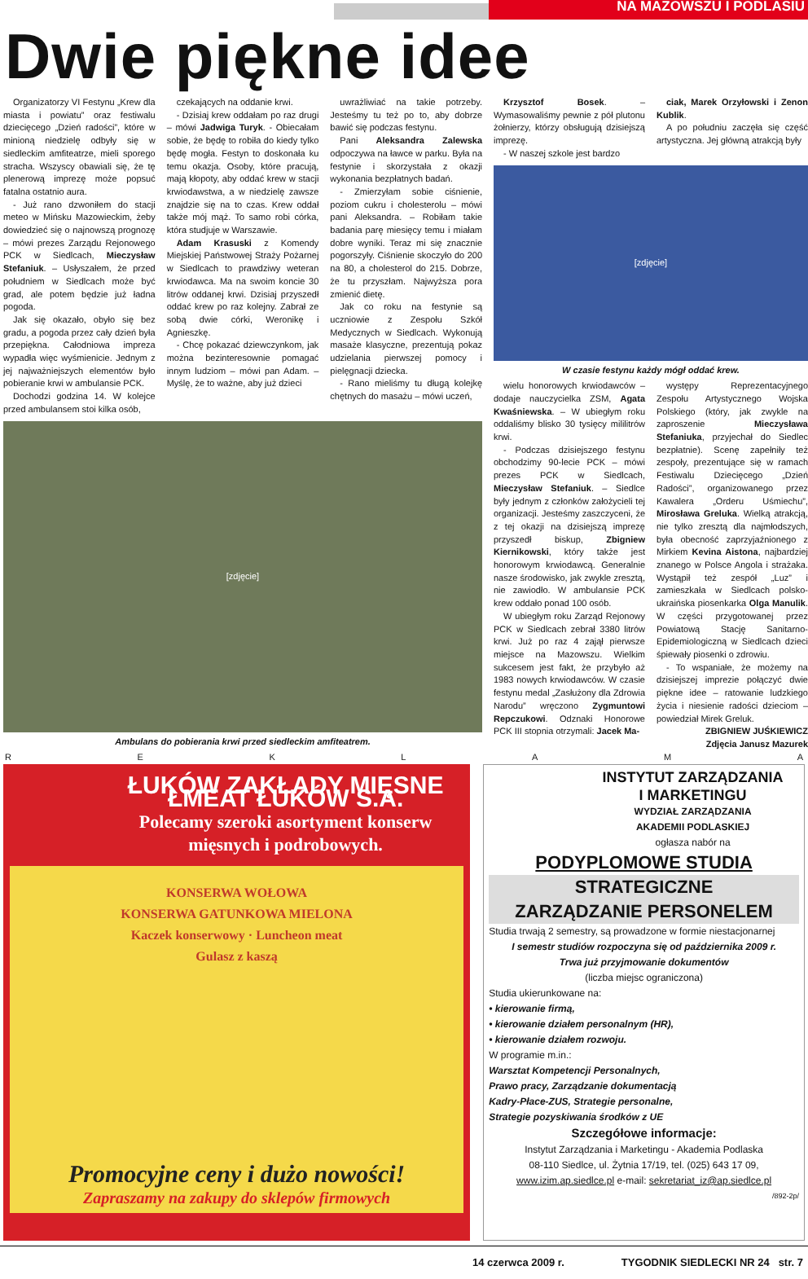NA MAZOWSZU I PODLASIU
Dwie piękne idee
Organizatorzy VI Festynu „Krew dla miasta i powiatu” oraz festiwalu dziecięcego „Dzień radości”, które w minioną niedzielę odbyły się w siedleckim amfiteatrze, mieli sporego stracha. Wszyscy obawiali się, że tę plenerową imprezę może popsuć fatalna ostatnio aura.
- Już rano dzwoniłem do stacji meteo w Mińsku Mazowieckim, żeby dowiedzieć się o najnowszą prognozę – mówi prezes Zarządu Rejonowego PCK w Siedlcach, Mieczysław Stefaniuk. – Usłyszałem, że przed południem w Siedlcach może być grad, ale potem będzie już ładna pogoda.
Jak się okazało, obyło się bez gradu, a pogoda przez cały dzień była przepiękna. Całodniowa impreza wypadła więc wyśmienicie. Jednym z jej najważniejszych elementów było pobieranie krwi w ambulansie PCK.
Dochodzi godzina 14. W kolejce przed ambulansem stoi kilka osób,
czekających na oddanie krwi.
- Dzisiaj krew oddałam po raz drugi – mówi Jadwiga Turyk. - Obiecałam sobie, że będę to robiła do kiedy tylko będę mogła. Festyn to doskonała ku temu okazja. Osoby, które pracują, mają kłopoty, aby oddać krew w stacji krwiodawstwa, a w niedzielę zawsze znajdzie się na to czas. Krew oddał także mój mąż. To samo robi córka, która studjuje w Warszawie.
Adam Krasuski z Komendy Miejskiej Państwowej Straży Pożarnej w Siedlcach to prawdziwy weteran krwiodawca. Ma na swoim koncie 30 litrów oddanej krwi. Dzisiaj przyszedł oddać krew po raz kolejny. Zabrał ze sobą dwie córki, Weronikę i Agnieszkę.
- Chcę pokazać dziewczynkom, jak można bezinteresownie pomagać innym ludziom – mówi pan Adam. – Myślę, że to ważne, aby już dzieci
uwrażliwiać na takie potrzeby. Jesteśmy tu też po to, aby dobrze bawić się podczas festynu.
Pani Aleksandra Zalewska odpoczywa na ławce w parku. Była na festynie i skorzystała z okazji wykonania bezpłatnych badań.
- Zmierzyłam sobie ciśnienie, poziom cukru i cholesterolu – mówi pani Aleksandra. – Robiłam takie badania parę miesięcy temu i miałam dobre wyniki. Teraz mi się znacznie pogorszyły. Ciśnienie skoczyło do 200 na 80, a cholesterol do 215. Dobrze, że tu przyszłam. Najwyższa pora zmienić dietę.
Jak co roku na festynie są uczniowie z Zespołu Szkół Medycznych w Siedlcach. Wykonują masaże klasyczne, prezentują pokaz udzielania pierwszej pomocy i pielęgnacji dziecka.
- Rano mieliśmy tu długą kolejkę chętnych do masażu – mówi uczeń,
[zdjęcie]
Ambulans do pobierania krwi przed siedleckim amfiteatrem.
Krzysztof Bosek. – Wymasowaliśmy pewnie z pół plutonu żołnierzy, którzy obsługują dzisiejszą imprezę.
- W naszej szkole jest bardzo
ciak, Marek Orzyłowski i Zenon Kublik.
A po południu zaczęła się część artystyczna. Jej główną atrakcją były
[zdjęcie]
W czasie festynu każdy mógł oddać krew.
wielu honorowych krwiodawców – dodaje nauczycielka ZSM, Agata Kwaśniewska. – W ubiegłym roku oddaliśmy blisko 30 tysięcy mililitrów krwi.
- Podczas dzisiejszego festynu obchodzimy 90-lecie PCK – mówi prezes PCK w Siedlcach, Mieczysław Stefaniuk. – Siedlce były jednym z członków założycieli tej organizacji. Jesteśmy zaszczyceni, że z tej okazji na dzisiejszą imprezę przyszedł biskup, Zbigniew Kiernikowski, który także jest honorowym krwiodawcą. Generalnie nasze środowisko, jak zwykle zresztą, nie zawiodło. W ambulansie PCK krew oddało ponad 100 osób.
W ubiegłym roku Zarząd Rejonowy PCK w Siedlcach zebrał 3380 litrów krwi. Już po raz 4 zajął pierwsze miejsce na Mazowszu. Wielkim sukcesem jest fakt, że przybyło aż 1983 nowych krwiodawców. W czasie festynu medal „Zasłużony dla Zdrowia Narodu” wręczono Zygmuntowi Repczukowi. Odznaki Honorowe PCK III stopnia otrzymali: Jacek Ma-
występy Reprezentacyjnego Zespołu Artystycznego Wojska Polskiego (który, jak zwykle na zaproszenie Mieczysława Stefaniuka, przyjechał do Siedlec bezpłatnie). Scenę zapełniły też zespoły, prezentujące się w ramach Festiwalu Dziecięcego „Dzień Radości”, organizowanego przez Kawalera „Orderu Uśmiechu”, Mirosława Greluka. Wielką atrakcją, nie tylko zresztą dla najmłodszych, była obecność zaprzyjaźnionego z Mirkiem Kevina Aistona, najbardziej znanego w Polsce Angola i strażaka. Wystąpił też zespół „Luz” i zamieszkała w Siedlcach polsko-ukraińska piosenkarka Olga Manulik. W części przygotowanej przez Powiatową Stację Sanitarno-Epidemiologiczną w Siedlcach dzieci śpiewały piosenki o zdrowiu.
- To wspaniałe, że możemy na dzisiejszej imprezie połączyć dwie piękne idee – ratowanie ludzkiego życia i niesienie radości dzieciom – powiedział Mirek Greluk.
ZBIGNIEW JUŚKIEWICZ
Zdjęcia Janusz Mazurek
REKLAMA
ŁUKÓW ZAKŁADY MIĘSNE ŁMEAT ŁUKÓW S.A.
Polecamy szeroki asortyment konserw
mięsnych i podrobowych.
KONSERWA WOŁOWA
KONSERWA GATUNKOWA MIELONA
Kaczek konserwowy · Luncheon meat
Gulasz z kaszą
Promocyjne ceny i dużo nowości!
Zapraszamy na zakupy do sklepów firmowych
INSTYTUT ZARZĄDZANIA
I MARKETINGU
WYDZIAŁ ZARZĄDZANIA
AKADEMII PODLASKIEJ
ogłasza nabór na
PODYPLOMOWE STUDIA
STRATEGICZNE
ZARZĄDZANIE PERSONELEM
Studia trwają 2 semestry, są prowadzone w formie niestacjonarnej
I semestr studiów rozpoczyna się od października 2009 r.
Trwa już przyjmowanie dokumentów
(liczba miejsc ograniczona)
Studia ukierunkowane na:
• kierowanie firmą,
• kierowanie działem personalnym (HR),
• kierowanie działem rozwoju.
W programie m.in.:
Warsztat Kompetencji Personalnych,
Prawo pracy, Zarządzanie dokumentacją
Kadry-Płace-ZUS, Strategie personalne,
Strategie pozyskiwania środków z UE
Szczegółowe informacje:
Instytut Zarządzania i Marketingu - Akademia Podlaska
08-110 Siedlce, ul. Żytnia 17/19, tel. (025) 643 17 09,
www.izim.ap.siedlce.pl e-mail: sekretariat_iz@ap.siedlce.pl
/892-2p/
14 czerwca 2009 r. TYGODNIK SIEDLECKI NR 24 str. 7